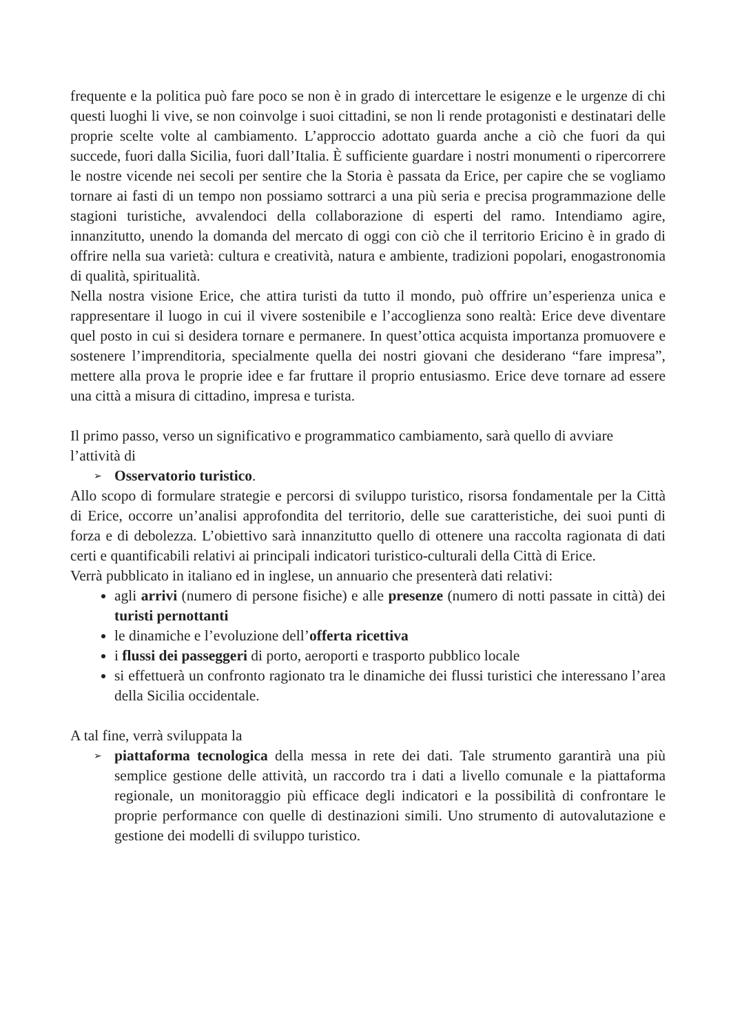frequente e la politica può fare poco se non è in grado di intercettare le esigenze e le urgenze di chi questi luoghi li vive, se non coinvolge i suoi cittadini, se non li rende protagonisti e destinatari delle proprie scelte volte al cambiamento. L’approccio adottato guarda anche a ciò che fuori da qui succede, fuori dalla Sicilia, fuori dall’Italia. È sufficiente guardare i nostri monumenti o ripercorrere le nostre vicende nei secoli per sentire che la Storia è passata da Erice, per capire che se vogliamo tornare ai fasti di un tempo non possiamo sottrarci a una più seria e precisa programmazione delle stagioni turistiche, avvalendoci della collaborazione di esperti del ramo. Intendiamo agire, innanzitutto, unendo la domanda del mercato di oggi con ciò che il territorio Ericino è in grado di offrire nella sua varietà: cultura e creatività, natura e ambiente, tradizioni popolari, enogastronomia di qualità, spiritualità.
Nella nostra visione Erice, che attira turisti da tutto il mondo, può offrire un’esperienza unica e rappresentare il luogo in cui il vivere sostenibile e l’accoglienza sono realtà: Erice deve diventare quel posto in cui si desidera tornare e permanere. In quest’ottica acquista importanza promuovere e sostenere l’imprenditoria, specialmente quella dei nostri giovani che desiderano “fare impresa”, mettere alla prova le proprie idee e far fruttare il proprio entusiasmo. Erice deve tornare ad essere una città a misura di cittadino, impresa e turista.
Il primo passo, verso un significativo e programmatico cambiamento, sarà quello di avviare l’attività di
➢ Osservatorio turistico.
Allo scopo di formulare strategie e percorsi di sviluppo turistico, risorsa fondamentale per la Città di Erice, occorre un’analisi approfondita del territorio, delle sue caratteristiche, dei suoi punti di forza e di debolezza. L’obiettivo sarà innanzitutto quello di ottenere una raccolta ragionata di dati certi e quantificabili relativi ai principali indicatori turistico-culturali della Città di Erice.
Verrà pubblicato in italiano ed in inglese, un annuario che presenterà dati relativi:
agli arrivi (numero di persone fisiche) e alle presenze (numero di notti passate in città) dei turisti pernottanti
le dinamiche e l’evoluzione dell’offerta ricettiva
i flussi dei passeggeri di porto, aeroporti e trasporto pubblico locale
si effettuerà un confronto ragionato tra le dinamiche dei flussi turistici che interessano l’area della Sicilia occidentale.
A tal fine, verrà sviluppata la
➢ piattaforma tecnologica della messa in rete dei dati. Tale strumento garantirà una più semplice gestione delle attività, un raccordo tra i dati a livello comunale e la piattaforma regionale, un monitoraggio più efficace degli indicatori e la possibilità di confrontare le proprie performance con quelle di destinazioni simili. Uno strumento di autovalutazione e gestione dei modelli di sviluppo turistico.